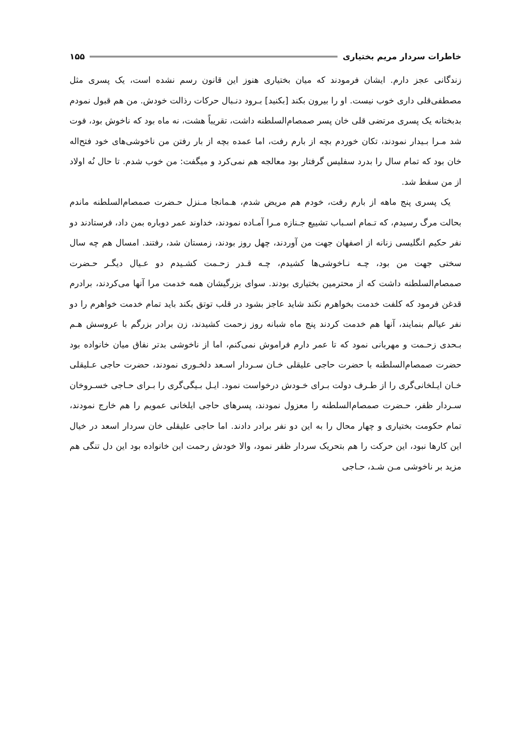خاطرات سردار مریم بختیاری ۱۵۵
زندگانی عجز دارم. ایشان فرمودند که میان بختیاری هنوز این قانون رسم نشده است، یک پسری مثل مصطفی‌قلی داری خوب نیست. او را بیرون بکند [بکنید] بـرود دنـبال حرکات رذالت خودش. من هم قبول نمودم بدبختانه یک پسری مرتضی قلی خان پسر صمصام‌السلطنه داشت، تقریباً هشت، نه ماه بود که ناخوش بود، فوت شد مـرا بـیدار نمودند، تکان خوردم بچه از بارم رفت، اما عمده بچه از بار رفتن من ناخوشی‌های خود فتح‌اله خان بود که تمام سال را بدرد سفلیس گرفتار بود معالجه هم نمی‌کرد و میگفت: من خوب شدم. تا حال نُه اولاد از من سقط شد.
یک پسری پنج ماهه از بارم رفت، خودم هم مریض شدم، هـمانجا مـنزل حـضرت صمصام‌السلطنه ماندم بحالت مرگ رسیدم، که تـمام اسـباب تشییع جـنازه مـرا آمـاده نمودند، خداوند عمر دوباره بمن داد، فرستادند دو نفر حکیم انگلیسی زنانه از اصفهان جهت من آوردند، چهل روز بودند، زمستان شد، رفتند. امسال هم چه سال سختی جهت من بود، چـه نـاخوشی‌ها کشیدم، چـه قـدر زحـمت کشـیدم دو عـیال دیگـر حـضرت صمصام‌السلطنه داشت که از محترمین بختیاری بودند. سوای بزرگیشان همه خدمت مرا آنها می‌کردند، برادرم قدغن فرمود که کلفت خدمت بخواهرم نکند شاید عاجز بشود در قلب توتق بکند باید تمام خدمت خواهرم را دو نفر عیالم بنمایند، آنها هم خدمت کردند پنج ماه شبانه روز زحمت کشیدند، زن برادر بزرگم با عروسش هـم بـحدی زحـمت و مهربانی نمود که تا عمر دارم فراموش نمی‌کنم، اما از ناخوشی بدتر نفاق میان خانواده بود حضرت صمصام‌السلطنه با حضرت حاجی علیقلی خـان سـردار اسـعد دلخـوری نمودند، حضرت حاجی عـلیقلی خـان ایـلخانی‌گری را از طـرف دولت بـرای خـودش درخواست نمود. ایـل بـیگی‌گری را بـرای حـاجی خسـروخان سـردار ظفر، حـضرت صمصام‌السلطنه را معزول نمودند، پسرهای حاجی ایلخانی عمویم را هم خارج نمودند، تمام حکومت بختیاری و چهار محال را به این دو نفر برادر دادند. اما حاجی علیقلی خان سردار اسعد در خیال این کارها نبود، این حرکت را هم بتحریک سردار ظفر نمود، والا خودش رحمت این خانواده بود این دل تنگی هم مزید بر ناخوشی مـن شـد، حـاجی